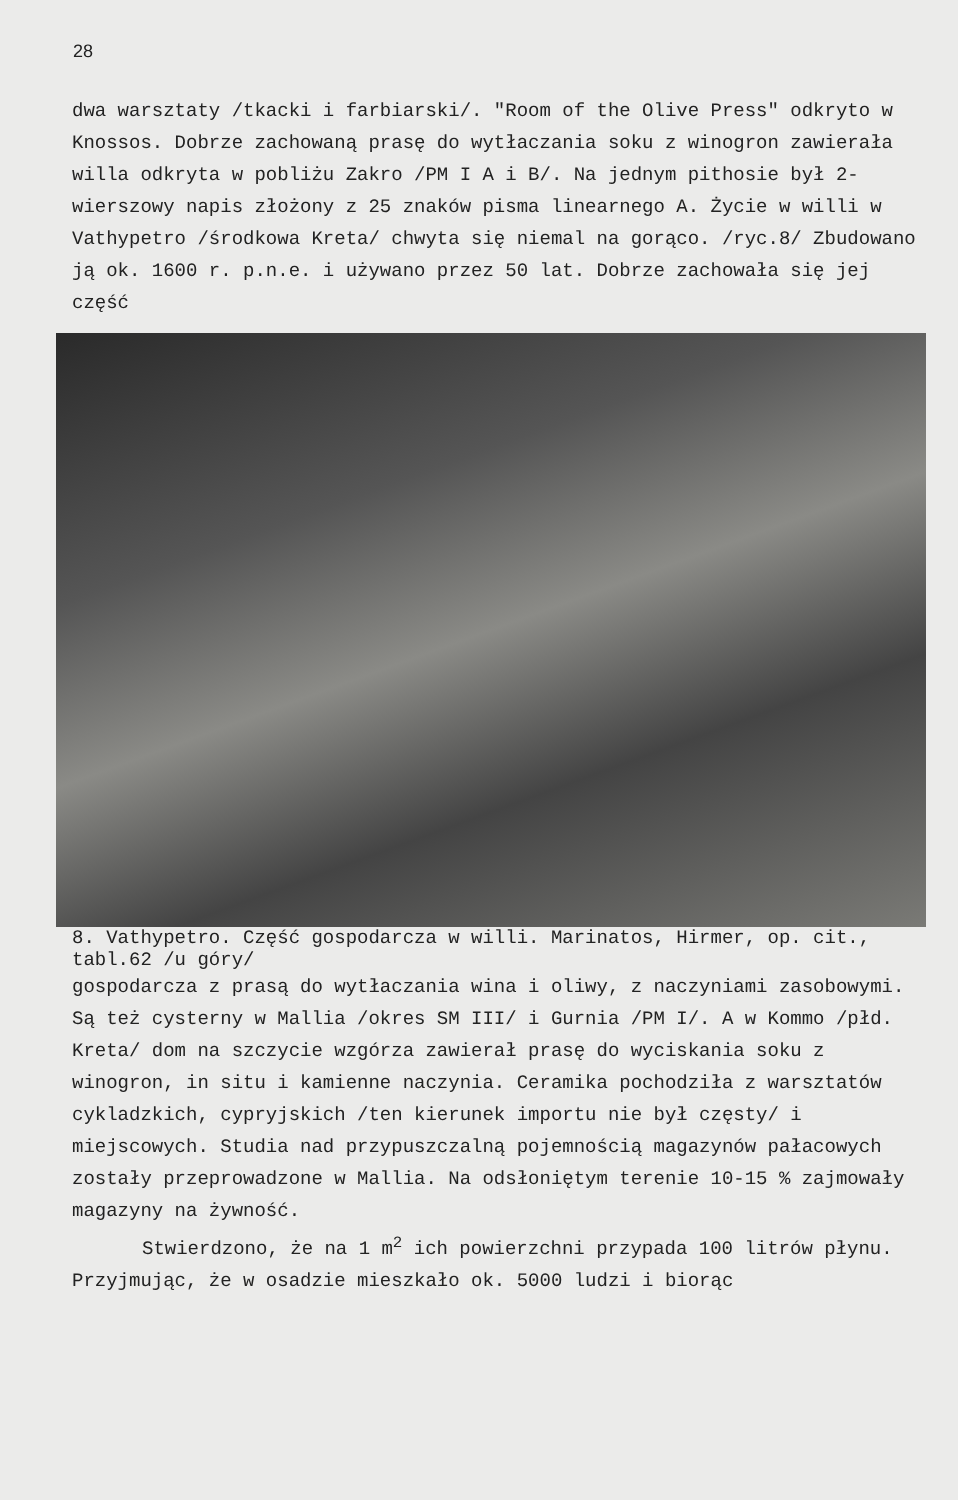28
dwa warsztaty /tkacki i farbiarski/. "Room of the Olive Press" odkryto w Knossos. Dobrze zachowaną prasę do wytłaczania soku z winogron zawierała willa odkryta w pobliżu Zakro /PM I A i B/. Na jednym pithosie był 2-wierszowy napis złożony z 25 znaków pisma linearnego A. Życie w willi w Vathypetro /środkowa Kreta/ chwyta się niemal na gorąco. /ryc.8/ Zbudowano ją ok. 1600 r. p.n.e. i używano przez 50 lat. Dobrze zachowała się jej część
8. Vathypetro. Część gospodarcza w willi. Marinatos, Hirmer, op. cit., tabl.62 /u góry/
gospodarcza z prasą do wytłaczania wina i oliwy, z naczyniami zasobowymi. Są też cysterny w Mallia /okres SM III/ i Gurnia /PM I/. A w Kommo /płd. Kreta/ dom na szczycie wzgórza zawierał prasę do wyciskania soku z winogron, in situ i kamienne naczynia. Ceramika pochodziła z warsztatów cykladzkich, cypryjskich /ten kierunek importu nie był częsty/ i miejscowych. Studia nad przypuszczalną pojemnością magazynów pałacowych zostały przeprowadzone w Mallia. Na odsłoniętym terenie 10-15 % zajmowały magazyny na żywność.
Stwierdzono, że na 1 m<sup>2</sup> ich powierzchni przypada 100 litrów płynu. Przyjmując, że w osadzie mieszkało ok. 5000 ludzi i biorąc